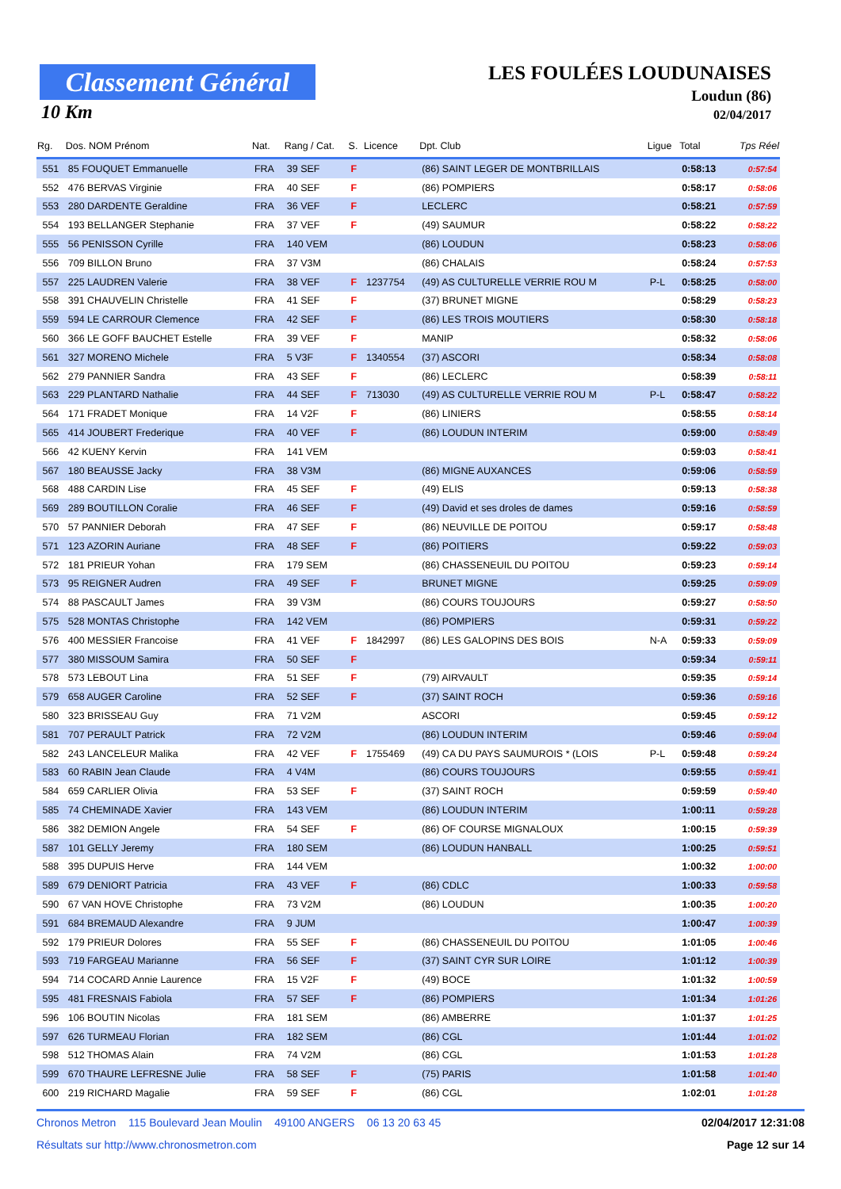Classement Général
10 Km
LES FOULÉES LOUDUNAISES
Loudun (86)
02/04/2017
| Rg. | Dos. NOM Prénom | Nat. | Rang / Cat. | S. | Licence | Dpt. Club | Ligue | Total | Tps Réel |
| --- | --- | --- | --- | --- | --- | --- | --- | --- | --- |
| 551 | 85 FOUQUET Emmanuelle | FRA | 39 SEF | F | | (86) SAINT LEGER DE MONTBRILLAIS | | 0:58:13 | 0:57:54 |
| 552 | 476 BERVAS Virginie | FRA | 40 SEF | F | | (86) POMPIERS | | 0:58:17 | 0:58:06 |
| 553 | 280 DARDENTE Geraldine | FRA | 36 VEF | F | | LECLERC | | 0:58:21 | 0:57:59 |
| 554 | 193 BELLANGER Stephanie | FRA | 37 VEF | F | | (49) SAUMUR | | 0:58:22 | 0:58:22 |
| 555 | 56 PENISSON Cyrille | FRA | 140 VEM | | | (86) LOUDUN | | 0:58:23 | 0:58:06 |
| 556 | 709 BILLON Bruno | FRA | 37 V3M | | | (86) CHALAIS | | 0:58:24 | 0:57:53 |
| 557 | 225 LAUDREN Valerie | FRA | 38 VEF | F | 1237754 | (49) AS CULTURELLE VERRIE ROU M | P-L | 0:58:25 | 0:58:00 |
| 558 | 391 CHAUVELIN Christelle | FRA | 41 SEF | F | | (37) BRUNET MIGNE | | 0:58:29 | 0:58:23 |
| 559 | 594 LE CARROUR Clemence | FRA | 42 SEF | F | | (86) LES TROIS MOUTIERS | | 0:58:30 | 0:58:18 |
| 560 | 366 LE GOFF BAUCHET Estelle | FRA | 39 VEF | F | | MANIP | | 0:58:32 | 0:58:06 |
| 561 | 327 MORENO Michele | FRA | 5 V3F | F | 1340554 | (37) ASCORI | | 0:58:34 | 0:58:08 |
| 562 | 279 PANNIER Sandra | FRA | 43 SEF | F | | (86) LECLERC | | 0:58:39 | 0:58:11 |
| 563 | 229 PLANTARD Nathalie | FRA | 44 SEF | F | 713030 | (49) AS CULTURELLE VERRIE ROU M | P-L | 0:58:47 | 0:58:22 |
| 564 | 171 FRADET Monique | FRA | 14 V2F | F | | (86) LINIERS | | 0:58:55 | 0:58:14 |
| 565 | 414 JOUBERT Frederique | FRA | 40 VEF | F | | (86) LOUDUN INTERIM | | 0:59:00 | 0:58:49 |
| 566 | 42 KUENY Kervin | FRA | 141 VEM | | | | | 0:59:03 | 0:58:41 |
| 567 | 180 BEAUSSE Jacky | FRA | 38 V3M | | | (86) MIGNE AUXANCES | | 0:59:06 | 0:58:59 |
| 568 | 488 CARDIN Lise | FRA | 45 SEF | F | | (49) ELIS | | 0:59:13 | 0:58:38 |
| 569 | 289 BOUTILLON Coralie | FRA | 46 SEF | F | | (49) David et ses droles de dames | | 0:59:16 | 0:58:59 |
| 570 | 57 PANNIER Deborah | FRA | 47 SEF | F | | (86) NEUVILLE DE POITOU | | 0:59:17 | 0:58:48 |
| 571 | 123 AZORIN Auriane | FRA | 48 SEF | F | | (86) POITIERS | | 0:59:22 | 0:59:03 |
| 572 | 181 PRIEUR Yohan | FRA | 179 SEM | | | (86) CHASSENEUIL DU POITOU | | 0:59:23 | 0:59:14 |
| 573 | 95 REIGNER Audren | FRA | 49 SEF | F | | BRUNET MIGNE | | 0:59:25 | 0:59:09 |
| 574 | 88 PASCAULT James | FRA | 39 V3M | | | (86) COURS TOUJOURS | | 0:59:27 | 0:58:50 |
| 575 | 528 MONTAS Christophe | FRA | 142 VEM | | | (86) POMPIERS | | 0:59:31 | 0:59:22 |
| 576 | 400 MESSIER Francoise | FRA | 41 VEF | F | 1842997 | (86) LES GALOPINS DES BOIS | N-A | 0:59:33 | 0:59:09 |
| 577 | 380 MISSOUM Samira | FRA | 50 SEF | F | | | | 0:59:34 | 0:59:11 |
| 578 | 573 LEBOUT Lina | FRA | 51 SEF | F | | (79) AIRVAULT | | 0:59:35 | 0:59:14 |
| 579 | 658 AUGER Caroline | FRA | 52 SEF | F | | (37) SAINT ROCH | | 0:59:36 | 0:59:16 |
| 580 | 323 BRISSEAU Guy | FRA | 71 V2M | | | ASCORI | | 0:59:45 | 0:59:12 |
| 581 | 707 PERAULT Patrick | FRA | 72 V2M | | | (86) LOUDUN INTERIM | | 0:59:46 | 0:59:04 |
| 582 | 243 LANCELEUR Malika | FRA | 42 VEF | F | 1755469 | (49) CA DU PAYS SAUMUROIS * (LOIS | P-L | 0:59:48 | 0:59:24 |
| 583 | 60 RABIN Jean Claude | FRA | 4 V4M | | | (86) COURS TOUJOURS | | 0:59:55 | 0:59:41 |
| 584 | 659 CARLIER Olivia | FRA | 53 SEF | F | | (37) SAINT ROCH | | 0:59:59 | 0:59:40 |
| 585 | 74 CHEMINADE Xavier | FRA | 143 VEM | | | (86) LOUDUN INTERIM | | 1:00:11 | 0:59:28 |
| 586 | 382 DEMION Angele | FRA | 54 SEF | F | | (86) OF COURSE MIGNALOUX | | 1:00:15 | 0:59:39 |
| 587 | 101 GELLY Jeremy | FRA | 180 SEM | | | (86) LOUDUN HANBALL | | 1:00:25 | 0:59:51 |
| 588 | 395 DUPUIS Herve | FRA | 144 VEM | | | | | 1:00:32 | 1:00:00 |
| 589 | 679 DENIORT Patricia | FRA | 43 VEF | F | | (86) CDLC | | 1:00:33 | 0:59:58 |
| 590 | 67 VAN HOVE Christophe | FRA | 73 V2M | | | (86) LOUDUN | | 1:00:35 | 1:00:20 |
| 591 | 684 BREMAUD Alexandre | FRA | 9 JUM | | | | | 1:00:47 | 1:00:39 |
| 592 | 179 PRIEUR Dolores | FRA | 55 SEF | F | | (86) CHASSENEUIL DU POITOU | | 1:01:05 | 1:00:46 |
| 593 | 719 FARGEAU Marianne | FRA | 56 SEF | F | | (37) SAINT CYR SUR LOIRE | | 1:01:12 | 1:00:39 |
| 594 | 714 COCARD Annie Laurence | FRA | 15 V2F | F | | (49) BOCE | | 1:01:32 | 1:00:59 |
| 595 | 481 FRESNAIS Fabiola | FRA | 57 SEF | F | | (86) POMPIERS | | 1:01:34 | 1:01:26 |
| 596 | 106 BOUTIN Nicolas | FRA | 181 SEM | | | (86) AMBERRE | | 1:01:37 | 1:01:25 |
| 597 | 626 TURMEAU Florian | FRA | 182 SEM | | | (86) CGL | | 1:01:44 | 1:01:02 |
| 598 | 512 THOMAS Alain | FRA | 74 V2M | | | (86) CGL | | 1:01:53 | 1:01:28 |
| 599 | 670 THAURE LEFRESNE Julie | FRA | 58 SEF | F | | (75) PARIS | | 1:01:58 | 1:01:40 |
| 600 | 219 RICHARD Magalie | FRA | 59 SEF | F | | (86) CGL | | 1:02:01 | 1:01:28 |
Chronos Metron 115 Boulevard Jean Moulin 49100 ANGERS 06 13 20 63 45 02/04/2017 12:31:08
Résultats sur http://www.chronosmetron.com Page 12 sur 14